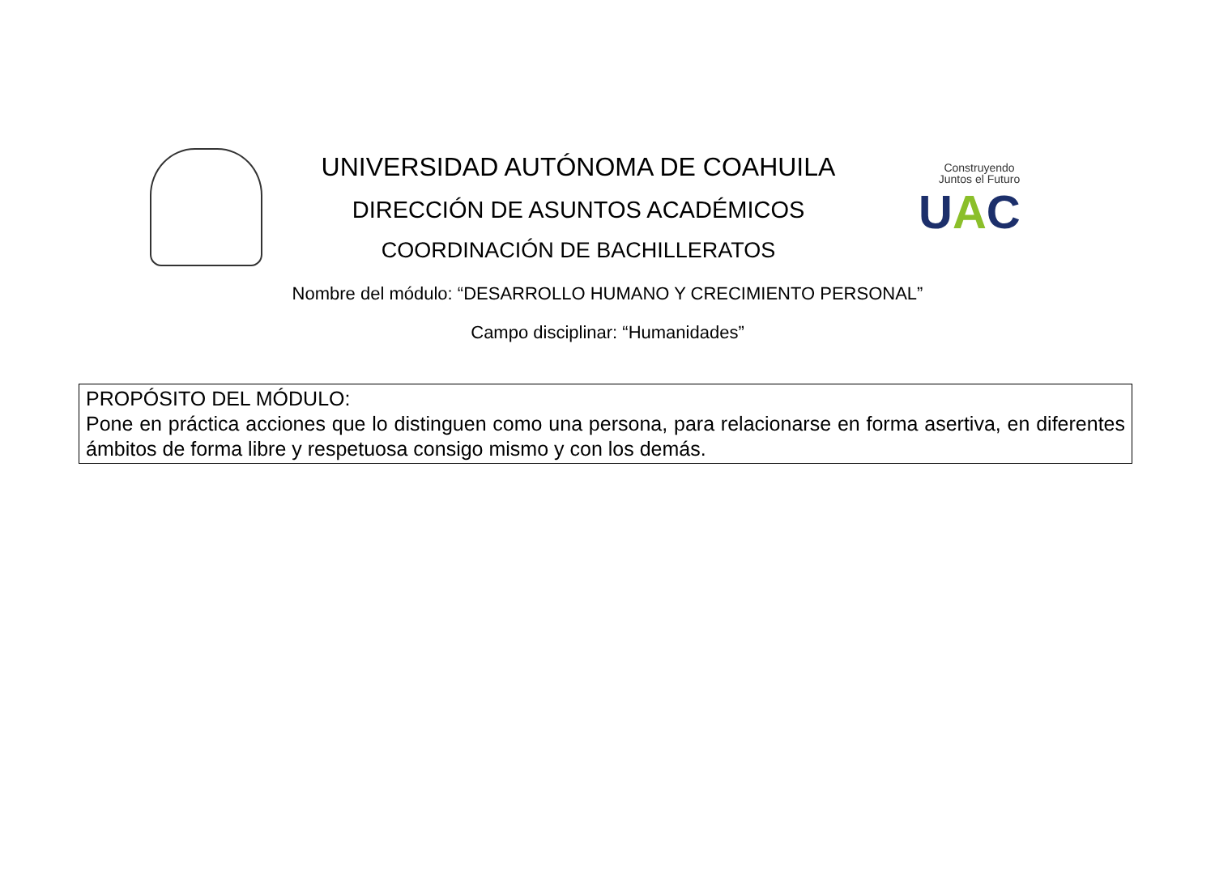UNIVERSIDAD AUTÓNOMA DE COAHUILA
DIRECCIÓN DE ASUNTOS ACADÉMICOS
COORDINACIÓN DE BACHILLERATOS
Construyendo
Juntos el Futuro
UAC
Nombre del módulo: “DESARROLLO HUMANO Y CRECIMIENTO PERSONAL”
Campo disciplinar: “Humanidades”
| PROPÓSITO DEL MÓDULO: Pone en práctica acciones que lo distinguen como una persona, para relacionarse en forma asertiva, en diferentes ámbitos de forma libre y respetuosa consigo mismo y con los demás. |